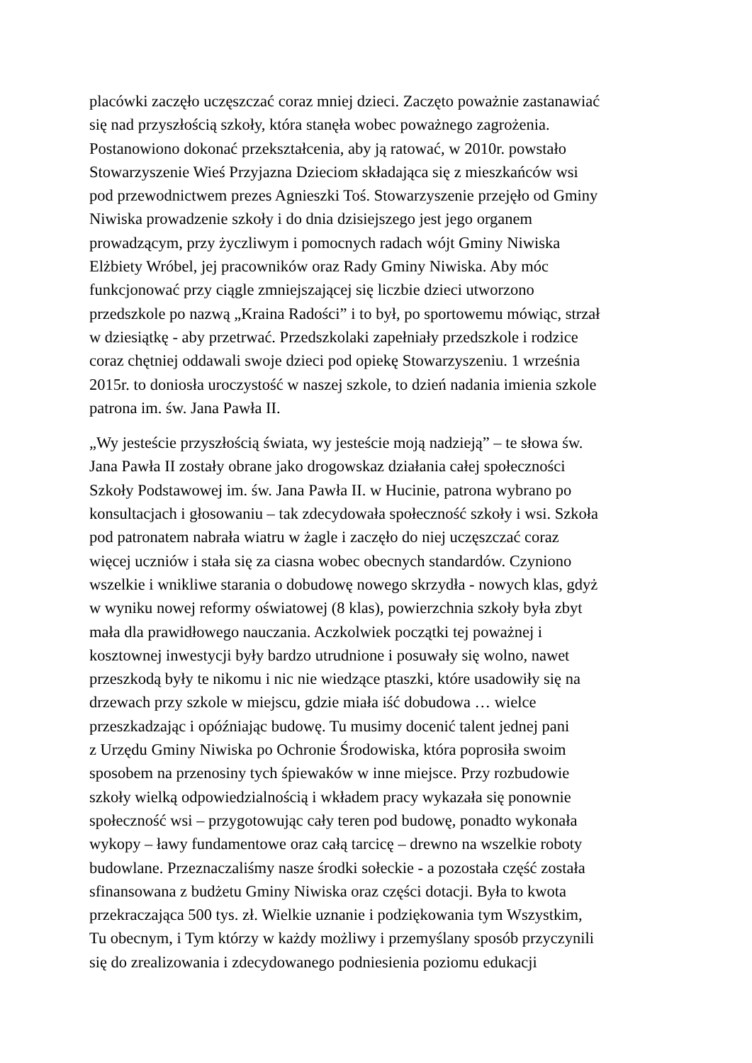placówki zaczęło uczęszczać coraz mniej dzieci. Zaczęto poważnie zastanawiać się nad przyszłością szkoły, która stanęła wobec poważnego zagrożenia. Postanowiono dokonać przekształcenia, aby ją ratować, w 2010r. powstało Stowarzyszenie Wieś Przyjazna Dzieciom składająca się z mieszkańców wsi pod przewodnictwem prezes Agnieszki Toś. Stowarzyszenie przejęło od Gminy Niwiska prowadzenie szkoły i do dnia dzisiejszego jest jego organem prowadzącym, przy życzliwym i pomocnych radach wójt Gminy Niwiska Elżbiety Wróbel, jej pracowników oraz Rady Gminy Niwiska. Aby móc funkcjonować przy ciągle zmniejszającej się liczbie dzieci utworzono przedszkole po nazwą „Kraina Radości” i to był, po sportowemu mówiąc, strzał w dziesiątkę - aby przetrwać. Przedszkolaki zapełniały przedszkole i rodzice coraz chętniej oddawali swoje dzieci pod opiekę Stowarzyszeniu. 1 września 2015r. to doniosła uroczystość w naszej szkole, to dzień nadania imienia szkole patrona im. św. Jana Pawła II.
„Wy jesteście przyszłością świata, wy jesteście moją nadzieją” – te słowa św. Jana Pawła II zostały obrane jako drogowskaz działania całej społeczności Szkoły Podstawowej im. św. Jana Pawła II. w Hucinie, patrona wybrano po konsultacjach i głosowaniu – tak zdecydowała społeczność szkoły i wsi. Szkoła pod patronatem nabrała wiatru w żagle i zaczęło do niej uczęszczać coraz więcej uczniów i stała się za ciasna wobec obecnych standardów. Czyniono wszelkie i wnikliwe starania o dobudowę nowego skrzydła - nowych klas, gdyż w wyniku nowej reformy oświatowej (8 klas), powierzchnia szkoły była zbyt mała dla prawidłowego nauczania. Aczkolwiek początki tej poważnej i kosztownej inwestycji były bardzo utrudnione i posuwały się wolno, nawet przeszkodą były te nikomu i nic nie wiedzące ptaszki, które usadowiły się na drzewach przy szkole w miejscu, gdzie miała iść dobudowa … wielce przeszkadzając i opóźniając budowę. Tu musimy docenić talent jednej pani z Urzędu Gminy Niwiska po Ochronie Środowiska, która poprosiła swoim sposobem na przenosiny tych śpiewaków w inne miejsce. Przy rozbudowie szkoły wielką odpowiedzialnością i wkładem pracy wykazała się ponownie społeczność wsi – przygotowując cały teren pod budowę, ponadto wykonała wykopy – ławy fundamentowe oraz całą tarcicę – drewno na wszelkie roboty budowlane. Przeznaczaliśmy nasze środki sołeckie - a pozostała część została sfinansowana z budżetu Gminy Niwiska oraz części dotacji. Była to kwota przekraczająca 500 tys. zł. Wielkie uznanie i podziękowania tym Wszystkim, Tu obecnym, i Tym którzy w każdy możliwy i przemyślany sposób przyczynili się do zrealizowania i zdecydowanego podniesienia poziomu edukacji